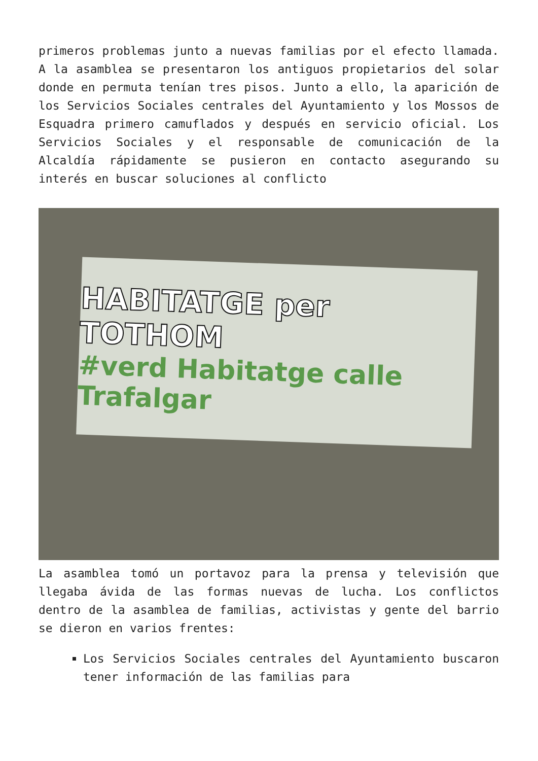primeros problemas junto a nuevas familias por el efecto llamada. A la asamblea se presentaron los antiguos propietarios del solar donde en permuta tenían tres pisos. Junto a ello, la aparición de los Servicios Sociales centrales del Ayuntamiento y los Mossos de Esquadra primero camuflados y después en servicio oficial. Los Servicios Sociales y el responsable de comunicación de la Alcaldía rápidamente se pusieron en contacto asegurando su interés en buscar soluciones al conflicto
HABITATGE per TOTHOM
#verd Habitatge calle Trafalgar
La asamblea tomó un portavoz para la prensa y televisión que llegaba ávida de las formas nuevas de lucha. Los conflictos dentro de la asamblea de familias, activistas y gente del barrio se dieron en varios frentes:
Los Servicios Sociales centrales del Ayuntamiento buscaron tener información de las familias para